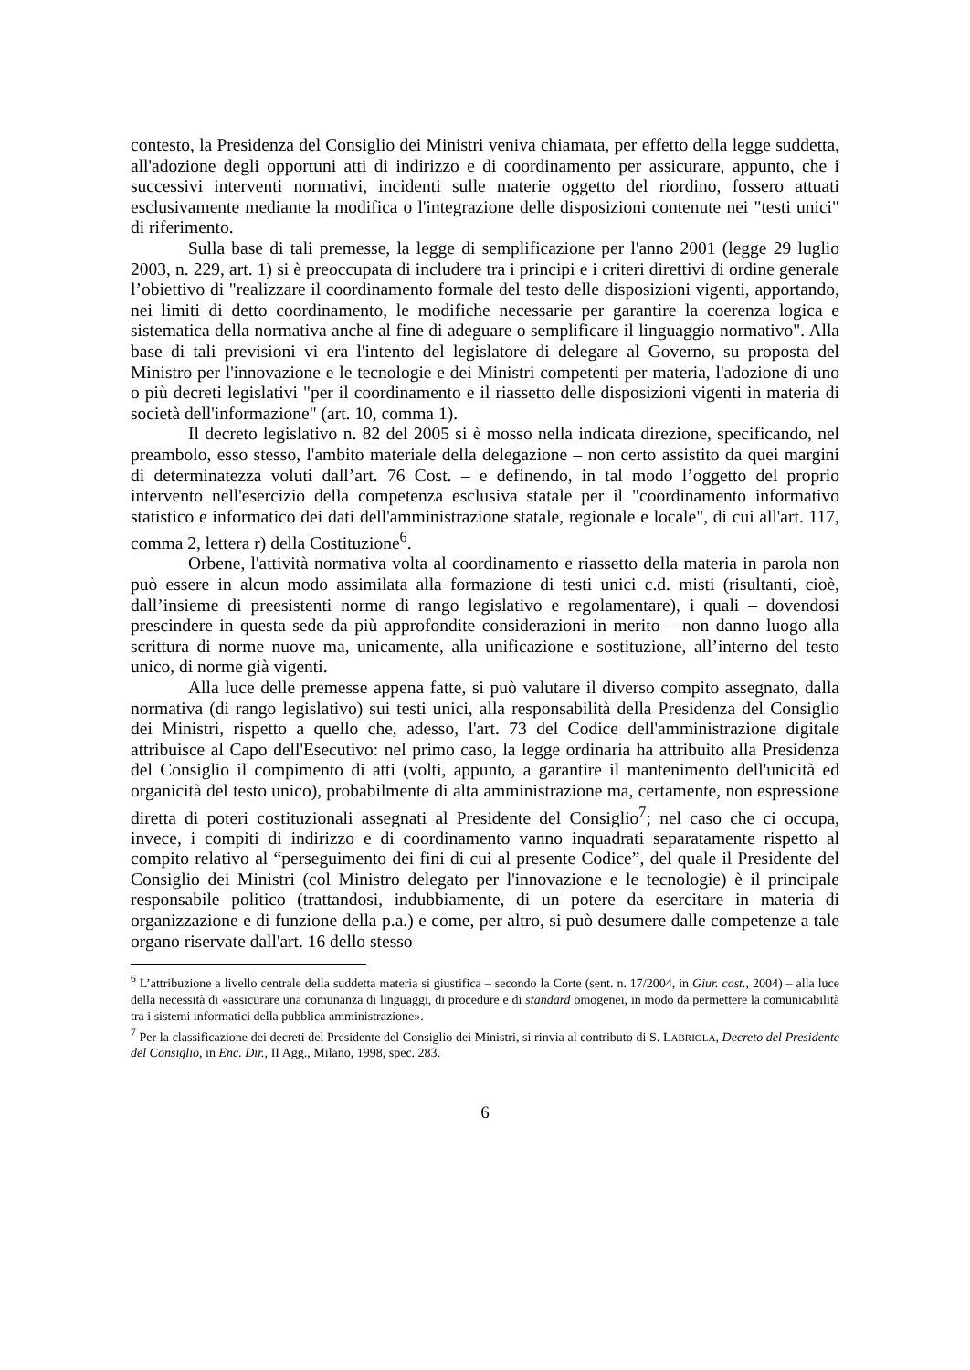contesto, la Presidenza del Consiglio dei Ministri veniva chiamata, per effetto della legge suddetta, all'adozione degli opportuni atti di indirizzo e di coordinamento per assicurare, appunto, che i successivi interventi normativi, incidenti sulle materie oggetto del riordino, fossero attuati esclusivamente mediante la modifica o l'integrazione delle disposizioni contenute nei "testi unici" di riferimento.
Sulla base di tali premesse, la legge di semplificazione per l'anno 2001 (legge 29 luglio 2003, n. 229, art. 1) si è preoccupata di includere tra i principi e i criteri direttivi di ordine generale l’obiettivo di "realizzare il coordinamento formale del testo delle disposizioni vigenti, apportando, nei limiti di detto coordinamento, le modifiche necessarie per garantire la coerenza logica e sistematica della normativa anche al fine di adeguare o semplificare il linguaggio normativo". Alla base di tali previsioni vi era l'intento del legislatore di delegare al Governo, su proposta del Ministro per l'innovazione e le tecnologie e dei Ministri competenti per materia, l'adozione di uno o più decreti legislativi "per il coordinamento e il riassetto delle disposizioni vigenti in materia di società dell'informazione" (art. 10, comma 1).
Il decreto legislativo n. 82 del 2005 si è mosso nella indicata direzione, specificando, nel preambolo, esso stesso, l'ambito materiale della delegazione – non certo assistito da quei margini di determinatezza voluti dall’art. 76 Cost. – e definendo, in tal modo l’oggetto del proprio intervento nell'esercizio della competenza esclusiva statale per il "coordinamento informativo statistico e informatico dei dati dell'amministrazione statale, regionale e locale", di cui all'art. 117, comma 2, lettera r) della Costituzione<sup>6</sup>.
Orbene, l'attività normativa volta al coordinamento e riassetto della materia in parola non può essere in alcun modo assimilata alla formazione di testi unici c.d. misti (risultanti, cioè, dall’insieme di preesistenti norme di rango legislativo e regolamentare), i quali – dovendosi prescindere in questa sede da più approfondite considerazioni in merito – non danno luogo alla scrittura di norme nuove ma, unicamente, alla unificazione e sostituzione, all’interno del testo unico, di norme già vigenti.
Alla luce delle premesse appena fatte, si può valutare il diverso compito assegnato, dalla normativa (di rango legislativo) sui testi unici, alla responsabilità della Presidenza del Consiglio dei Ministri, rispetto a quello che, adesso, l'art. 73 del Codice dell'amministrazione digitale attribuisce al Capo dell'Esecutivo: nel primo caso, la legge ordinaria ha attribuito alla Presidenza del Consiglio il compimento di atti (volti, appunto, a garantire il mantenimento dell'unicità ed organicità del testo unico), probabilmente di alta amministrazione ma, certamente, non espressione diretta di poteri costituzionali assegnati al Presidente del Consiglio<sup>7</sup>; nel caso che ci occupa, invece, i compiti di indirizzo e di coordinamento vanno inquadrati separatamente rispetto al compito relativo al “perseguimento dei fini di cui al presente Codice”, del quale il Presidente del Consiglio dei Ministri (col Ministro delegato per l'innovazione e le tecnologie) è il principale responsabile politico (trattandosi, indubbiamente, di un potere da esercitare in materia di organizzazione e di funzione della p.a.) e come, per altro, si può desumere dalle competenze a tale organo riservate dall'art. 16 dello stesso
<sup>6</sup> L’attribuzione a livello centrale della suddetta materia si giustifica – secondo la Corte (sent. n. 17/2004, in Giur. cost., 2004) – alla luce della necessità di «assicurare una comunanza di linguaggi, di procedure e di standard omogenei, in modo da permettere la comunicabilità tra i sistemi informatici della pubblica amministrazione».
<sup>7</sup> Per la classificazione dei decreti del Presidente del Consiglio dei Ministri, si rinvia al contributo di S. LABRIOLA, Decreto del Presidente del Consiglio, in Enc. Dir., II Agg., Milano, 1998, spec. 283.
6